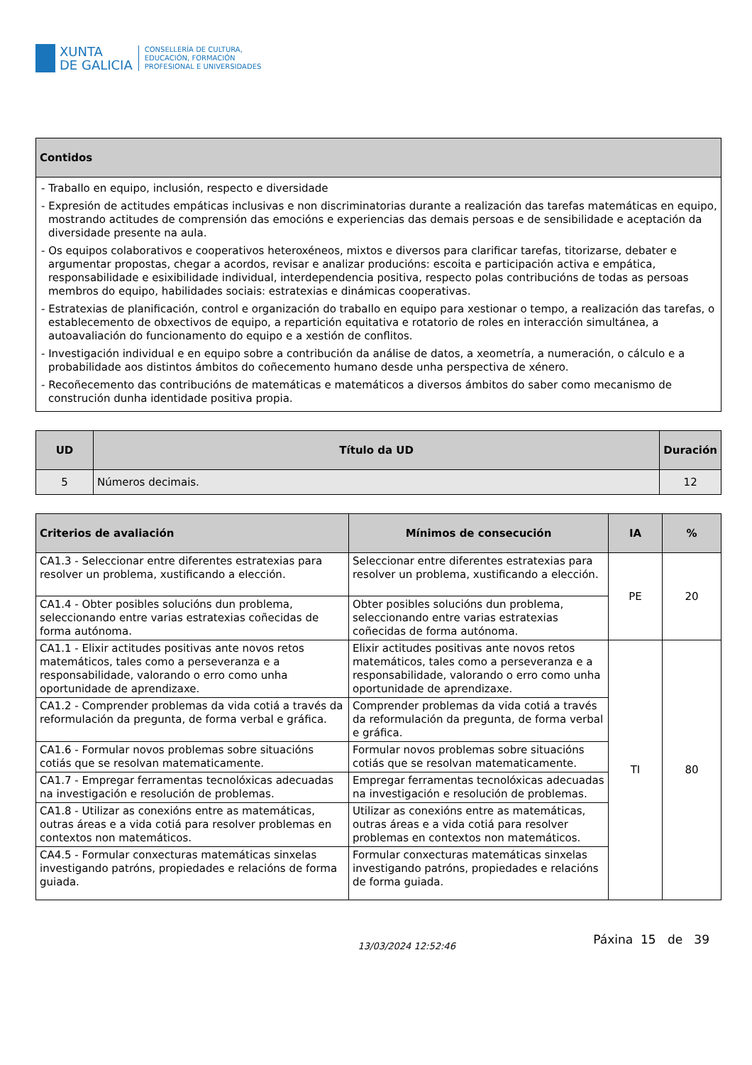XUNTA
DE GALICIA
CONSELLERÍA DE CULTURA,
EDUCACIÓN, FORMACIÓN
PROFESIONAL E UNIVERSIDADES
| Contidos |
| --- |
| - Traballo en equipo, inclusión, respecto e diversidade - Expresión de actitudes empáticas inclusivas e non discriminatorias durante a realización das tarefas matemáticas en equipo, mostrando actitudes de comprensión das emocións e experiencias das demais persoas e de sensibilidade e aceptación da diversidade presente na aula. - Os equipos colaborativos e cooperativos heteroxéneos, mixtos e diversos para clarificar tarefas, titorizarse, debater e argumentar propostas, chegar a acordos, revisar e analizar producións: escoita e participación activa e empática, responsabilidade e esixibilidade individual, interdependencia positiva, respecto polas contribucións de todas as persoas membros do equipo, habilidades sociais: estratexias e dinámicas cooperativas. - Estratexias de planificación, control e organización do traballo en equipo para xestionar o tempo, a realización das tarefas, o establecemento de obxectivos de equipo, a repartición equitativa e rotatorio de roles en interacción simultánea, a autoavaliación do funcionamento do equipo e a xestión de conflitos. - Investigación individual e en equipo sobre a contribución da análise de datos, a xeometría, a numeración, o cálculo e a probabilidade aos distintos ámbitos do coñecemento humano desde unha perspectiva de xénero. - Recoñecemento das contribucións de matemáticas e matemáticos a diversos ámbitos do saber como mecanismo de construción dunha identidade positiva propia. |
| UD | Título da UD | Duración |
| --- | --- | --- |
| 5 | Números decimais. | 12 |
| Criterios de avaliación | Mínimos de consecución | IA | % |
| --- | --- | --- | --- |
| CA1.3 - Seleccionar entre diferentes estratexias para resolver un problema, xustificando a elección. | Seleccionar entre diferentes estratexias para resolver un problema, xustificando a elección. | PE | 20 |
| CA1.4 - Obter posibles solucións dun problema, seleccionando entre varias estratexias coñecidas de forma autónoma. | Obter posibles solucións dun problema, seleccionando entre varias estratexias coñecidas de forma autónoma. | | |
| CA1.1 - Elixir actitudes positivas ante novos retos matemáticos, tales como a perseveranza e a responsabilidade, valorando o erro como unha oportunidade de aprendizaxe. | Elixir actitudes positivas ante novos retos matemáticos, tales como a perseveranza e a responsabilidade, valorando o erro como unha oportunidade de aprendizaxe. | TI | 80 |
| CA1.2 - Comprender problemas da vida cotiá a través da reformulación da pregunta, de forma verbal e gráfica. | Comprender problemas da vida cotiá a través da reformulación da pregunta, de forma verbal e gráfica. | | |
| CA1.6 - Formular novos problemas sobre situacións cotiás que se resolvan matematicamente. | Formular novos problemas sobre situacións cotiás que se resolvan matematicamente. | | |
| CA1.7 - Empregar ferramentas tecnolóxicas adecuadas na investigación e resolución de problemas. | Empregar ferramentas tecnolóxicas adecuadas na investigación e resolución de problemas. | | |
| CA1.8 - Utilizar as conexións entre as matemáticas, outras áreas e a vida cotiá para resolver problemas en contextos non matemáticos. | Utilizar as conexións entre as matemáticas, outras áreas e a vida cotiá para resolver problemas en contextos non matemáticos. | | |
| CA4.5 - Formular conxecturas matemáticas sinxelas investigando patróns, propiedades e relacións de forma guiada. | Formular conxecturas matemáticas sinxelas investigando patróns, propiedades e relacións de forma guiada. | | |
13/03/2024 12:52:46 Páxina 15 de 39